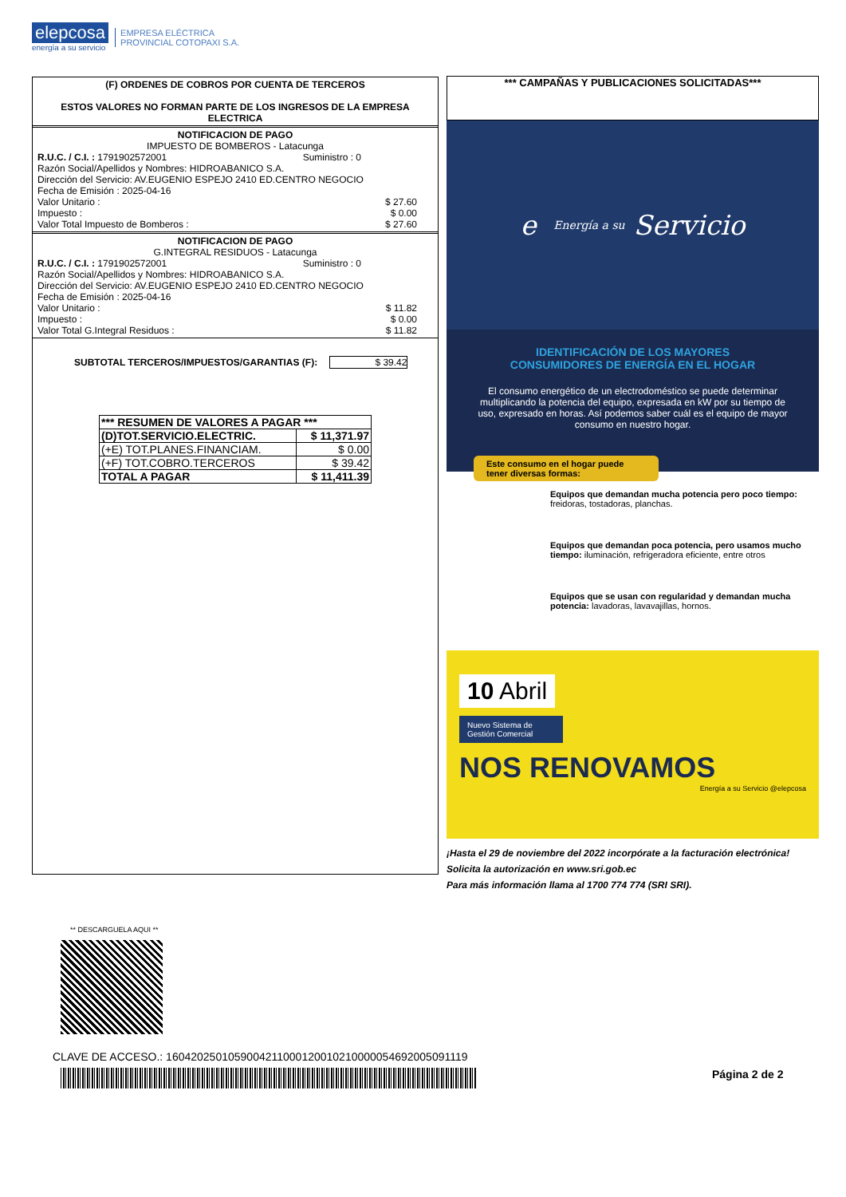elepcosa
energía a su servicio
EMPRESA ELÉCTRICA
PROVINCIAL COTOPAXI S.A.
(F) ORDENES DE COBROS POR CUENTA DE TERCEROS
ESTOS VALORES NO FORMAN PARTE DE LOS INGRESOS DE LA EMPRESA ELECTRICA
NOTIFICACION DE PAGO
IMPUESTO DE BOMBEROS - Latacunga
R.U.C. / C.I. : 1791902572001 Suministro : 0
Razón Social/Apellidos y Nombres: HIDROABANICO S.A.
Dirección del Servicio: AV.EUGENIO ESPEJO 2410 ED.CENTRO NEGOCIO
Fecha de Emisión : 2025-04-16
Valor Unitario : $ 27.60
Impuesto : $ 0.00
Valor Total Impuesto de Bomberos : $ 27.60
NOTIFICACION DE PAGO
G.INTEGRAL RESIDUOS - Latacunga
R.U.C. / C.I. : 1791902572001 Suministro : 0
Razón Social/Apellidos y Nombres: HIDROABANICO S.A.
Dirección del Servicio: AV.EUGENIO ESPEJO 2410 ED.CENTRO NEGOCIO
Fecha de Emisión : 2025-04-16
Valor Unitario : $ 11.82
Impuesto : $ 0.00
Valor Total G.Integral Residuos : $ 11.82
SUBTOTAL TERCEROS/IMPUESTOS/GARANTIAS (F): $ 39.42
| *** RESUMEN DE VALORES A PAGAR *** | |
| (D)TOT.SERVICIO.ELECTRIC. | $ 11,371.97 |
| (+E) TOT.PLANES.FINANCIAM. | $ 0.00 |
| (+F) TOT.COBRO.TERCEROS | $ 39.42 |
| TOTAL A PAGAR | $ 11,411.39 |
*** CAMPAÑAS Y PUBLICACIONES SOLICITADAS***
e Energía a su Servicio
IDENTIFICACIÓN DE LOS MAYORES
CONSUMIDORES DE ENERGÍA EN EL HOGAR
El consumo energético de un electrodoméstico se puede determinar multiplicando la potencia del equipo, expresada en kW por su tiempo de uso, expresado en horas. Así podemos saber cuál es el equipo de mayor consumo en nuestro hogar.
Este consumo en el hogar puede tener diversas formas:
Equipos que demandan mucha potencia pero poco tiempo: freidoras, tostadoras, planchas.
Equipos que demandan poca potencia, pero usamos mucho tiempo: iluminación, refrigeradora eficiente, entre otros
Equipos que se usan con regularidad y demandan mucha potencia: lavadoras, lavavajillas, hornos.
10 Abril
Nuevo Sistema de Gestión Comercial
NOS RENOVAMOS
Energía a su Servicio @elepcosa
¡Hasta el 29 de noviembre del 2022 incorpórate a la facturación electrónica!
Solicita la autorización en www.sri.gob.ec
Para más información llama al 1700 774 774 (SRI SRI).
** DESCARGUELA AQUI **
CLAVE DE ACCESO.: 1604202501059004211000120010210000054692005091119
Página 2 de 2